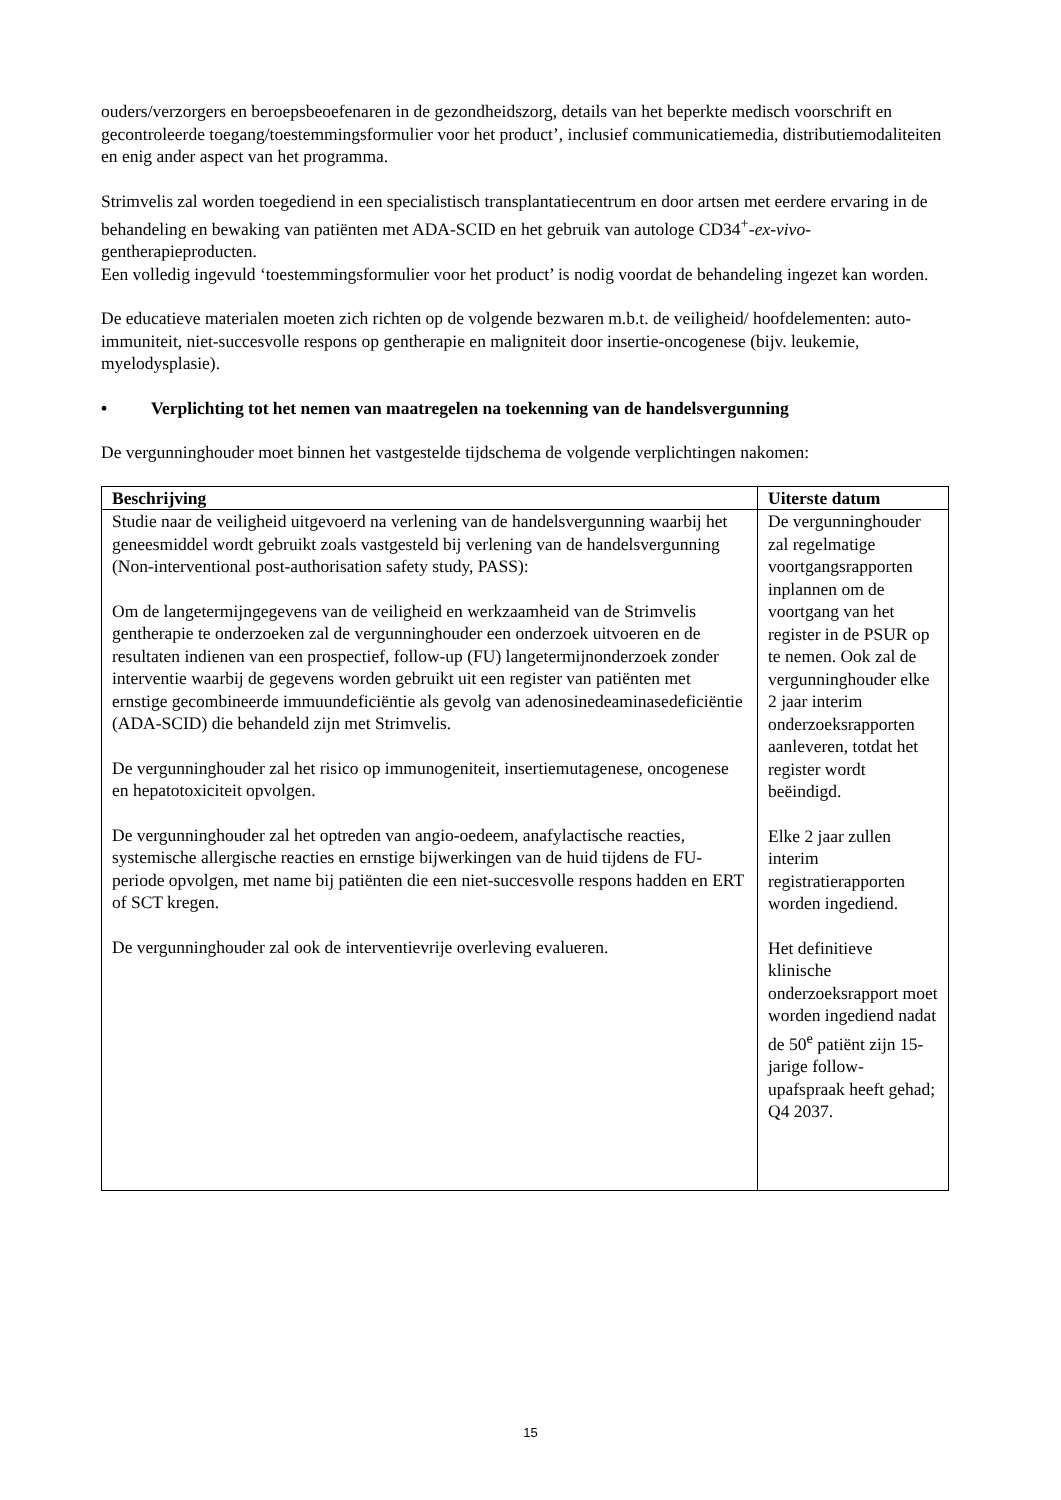ouders/verzorgers en beroepsbeoefenaren in de gezondheidszorg, details van het beperkte medisch voorschrift en gecontroleerde toegang/toestemmingsformulier voor het product’, inclusief communicatiemedia, distributiemodaliteiten en enig ander aspect van het programma.
Strimvelis zal worden toegediend in een specialistisch transplantatiecentrum en door artsen met eerdere ervaring in de behandeling en bewaking van patiënten met ADA-SCID en het gebruik van autologe CD34<sup>+</sup>-ex-vivo-gentherapieproducten.
Een volledig ingevuld ‘toestemmingsformulier voor het product’ is nodig voordat de behandeling ingezet kan worden.
De educatieve materialen moeten zich richten op de volgende bezwaren m.b.t. de veiligheid/ hoofdelementen: auto-immuniteit, niet-succesvolle respons op gentherapie en maligniteit door insertie-oncogenese (bijv. leukemie, myelodysplasie).
• Verplichting tot het nemen van maatregelen na toekenning van de handelsvergunning
De vergunninghouder moet binnen het vastgestelde tijdschema de volgende verplichtingen nakomen:
| Beschrijving | Uiterste datum |
| --- | --- |
| Studie naar de veiligheid uitgevoerd na verlening van de handelsvergunning waarbij het geneesmiddel wordt gebruikt zoals vastgesteld bij verlening van de handelsvergunning (Non-interventional post-authorisation safety study, PASS): Om de langetermijngegevens van de veiligheid en werkzaamheid van de Strimvelis gentherapie te onderzoeken zal de vergunninghouder een onderzoek uitvoeren en de resultaten indienen van een prospectief, follow-up (FU) langetermijnonderzoek zonder interventie waarbij de gegevens worden gebruikt uit een register van patiënten met ernstige gecombineerde immuundeficiëntie als gevolg van adenosinedeaminasedeficiëntie (ADA-SCID) die behandeld zijn met Strimvelis. De vergunninghouder zal het risico op immunogeniteit, insertiemutagenese, oncogenese en hepatotoxiciteit opvolgen. De vergunninghouder zal het optreden van angio-oedeem, anafylactische reacties, systemische allergische reacties en ernstige bijwerkingen van de huid tijdens de FU-periode opvolgen, met name bij patiënten die een niet-succesvolle respons hadden en ERT of SCT kregen. De vergunninghouder zal ook de interventievrije overleving evalueren. | De vergunninghouder zal regelmatige voortgangsrapporten inplannen om de voortgang van het register in de PSUR op te nemen. Ook zal de vergunninghouder elke 2 jaar interim onderzoeksrapporten aanleveren, totdat het register wordt beëindigd. Elke 2 jaar zullen interim registratierapporten worden ingediend. Het definitieve klinische onderzoeksrapport moet worden ingediend nadat de 50<sup>e</sup> patiënt zijn 15-jarige follow-upafspraak heeft gehad; Q4 2037. |
15